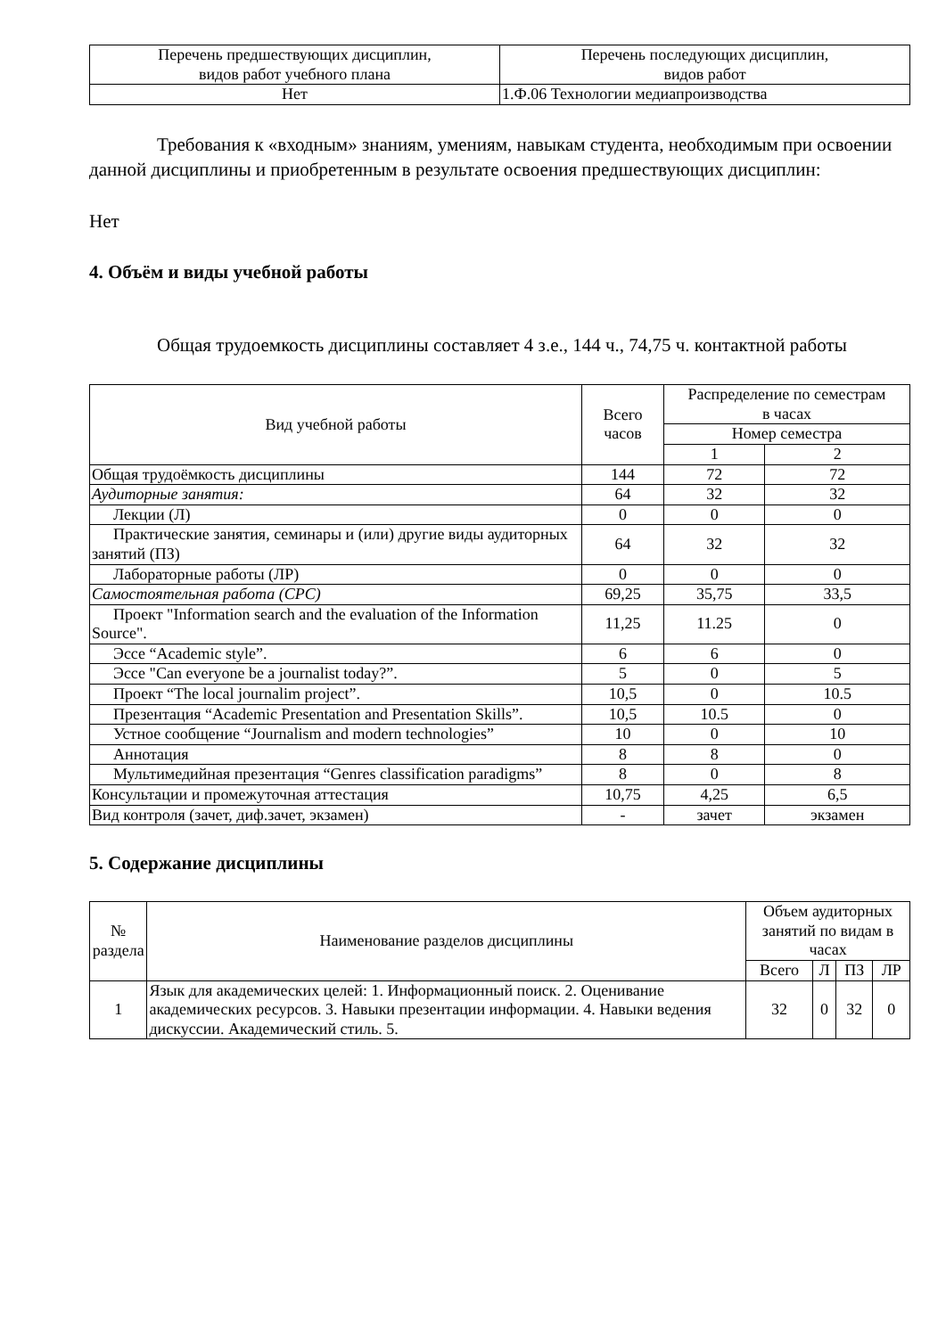| Перечень предшествующих дисциплин, видов работ учебного плана | Перечень последующих дисциплин, видов работ |
| --- | --- |
| Нет | 1.Ф.06 Технологии медиапроизводства |
Требования к «входным» знаниям, умениям, навыкам студента, необходимым при освоении данной дисциплины и приобретенным в результате освоения предшествующих дисциплин:
Нет
4. Объём и виды учебной работы
Общая трудоемкость дисциплины составляет 4 з.е., 144 ч., 74,75 ч. контактной работы
| Вид учебной работы | Всего часов | Распределение по семестрам в часах | |
| --- | --- | --- | --- |
| | | Номер семестра | |
| | | 1 | 2 |
| Общая трудоёмкость дисциплины | 144 | 72 | 72 |
| Аудиторные занятия: | 64 | 32 | 32 |
| Лекции (Л) | 0 | 0 | 0 |
| Практические занятия, семинары и (или) другие виды аудиторных занятий (ПЗ) | 64 | 32 | 32 |
| Лабораторные работы (ЛР) | 0 | 0 | 0 |
| Самостоятельная работа (СРС) | 69,25 | 35,75 | 33,5 |
| Проект "Information search and the evaluation of the Information Source". | 11,25 | 11.25 | 0 |
| Эссе “Academic style”. | 6 | 6 | 0 |
| Эссе "Can everyone be a journalist today?”. | 5 | 0 | 5 |
| Проект “The local journalim project”. | 10,5 | 0 | 10.5 |
| Презентация “Academic Presentation and Presentation Skills”. | 10,5 | 10.5 | 0 |
| Устное сообщение “Journalism and modern technologies” | 10 | 0 | 10 |
| Аннотация | 8 | 8 | 0 |
| Мультимедийная презентация “Genres classification paradigms” | 8 | 0 | 8 |
| Консультации и промежуточная аттестация | 10,75 | 4,25 | 6,5 |
| Вид контроля (зачет, диф.зачет, экзамен) | - | зачет | экзамен |
5. Содержание дисциплины
| № раздела | Наименование разделов дисциплины | Объем аудиторных занятий по видам в часах | | | |
| --- | --- | --- | --- | --- | --- |
| | | Всего | Л | ПЗ | ЛР |
| 1 | Язык для академических целей: 1. Информационный поиск. 2. Оценивание академических ресурсов. 3. Навыки презентации информации. 4. Навыки ведения дискуссии. Академический стиль. 5. | 32 | 0 | 32 | 0 |